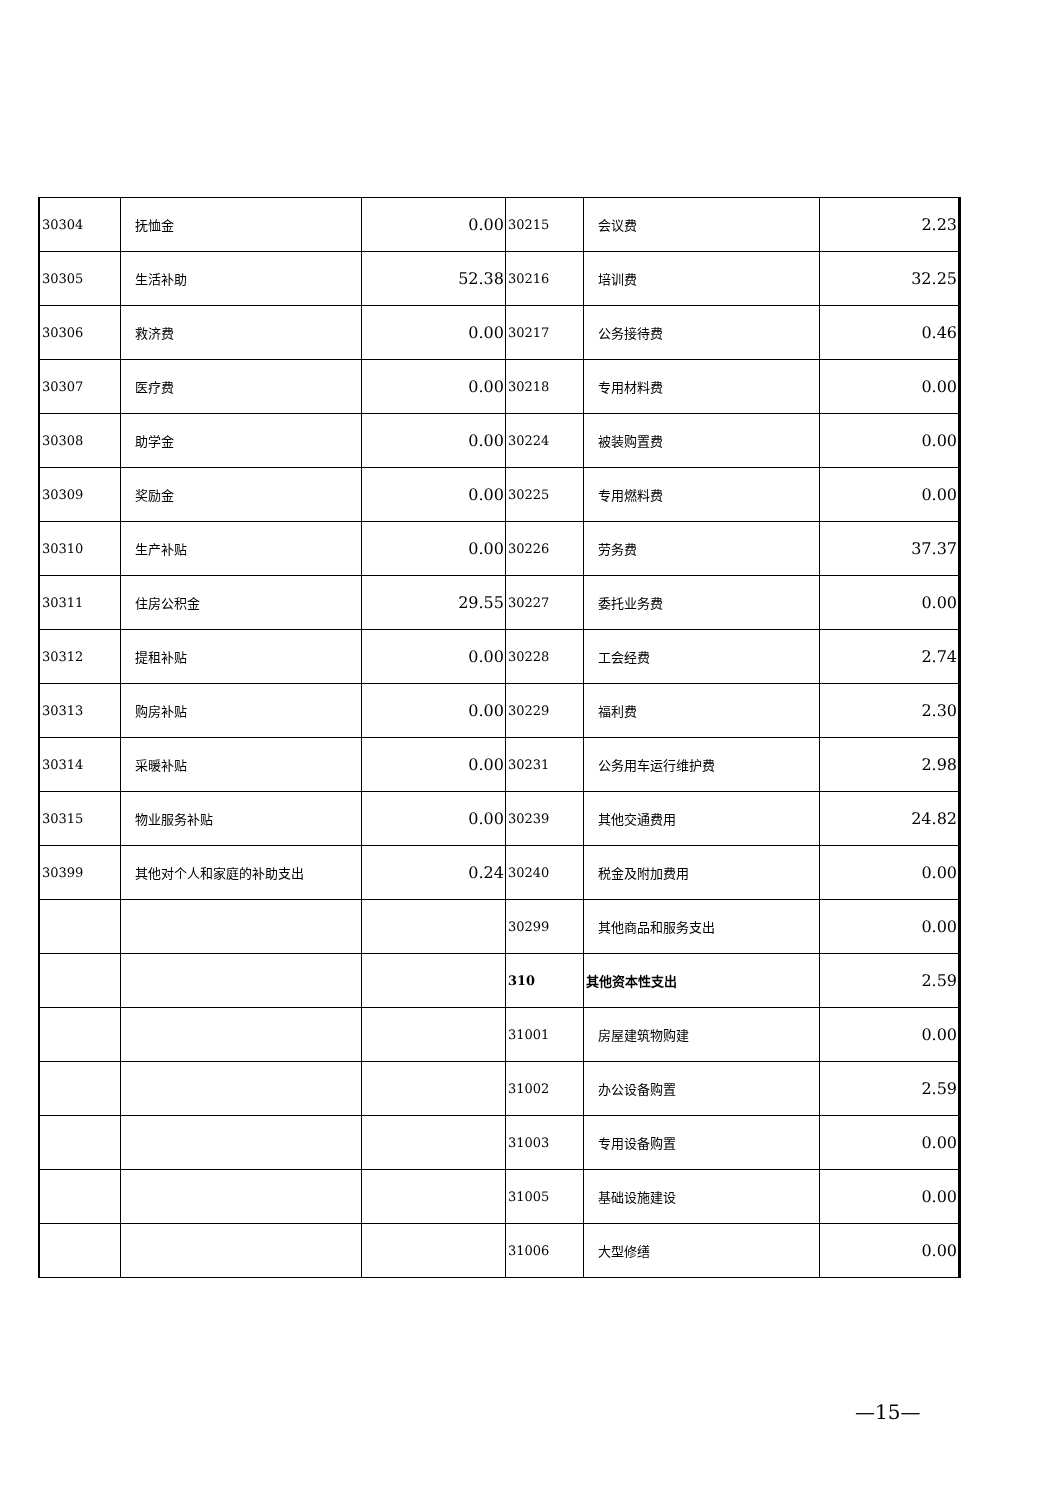| 30304 | 抚恤金 | 0.00 | 30215 | 会议费 | 2.23 |
| 30305 | 生活补助 | 52.38 | 30216 | 培训费 | 32.25 |
| 30306 | 救济费 | 0.00 | 30217 | 公务接待费 | 0.46 |
| 30307 | 医疗费 | 0.00 | 30218 | 专用材料费 | 0.00 |
| 30308 | 助学金 | 0.00 | 30224 | 被装购置费 | 0.00 |
| 30309 | 奖励金 | 0.00 | 30225 | 专用燃料费 | 0.00 |
| 30310 | 生产补贴 | 0.00 | 30226 | 劳务费 | 37.37 |
| 30311 | 住房公积金 | 29.55 | 30227 | 委托业务费 | 0.00 |
| 30312 | 提租补贴 | 0.00 | 30228 | 工会经费 | 2.74 |
| 30313 | 购房补贴 | 0.00 | 30229 | 福利费 | 2.30 |
| 30314 | 采暖补贴 | 0.00 | 30231 | 公务用车运行维护费 | 2.98 |
| 30315 | 物业服务补贴 | 0.00 | 30239 | 其他交通费用 | 24.82 |
| 30399 | 其他对个人和家庭的补助支出 | 0.24 | 30240 | 税金及附加费用 | 0.00 |
| | | | 30299 | 其他商品和服务支出 | 0.00 |
| | | | 310 | 其他资本性支出 | 2.59 |
| | | | 31001 | 房屋建筑物购建 | 0.00 |
| | | | 31002 | 办公设备购置 | 2.59 |
| | | | 31003 | 专用设备购置 | 0.00 |
| | | | 31005 | 基础设施建设 | 0.00 |
| | | | 31006 | 大型修缮 | 0.00 |
—15—